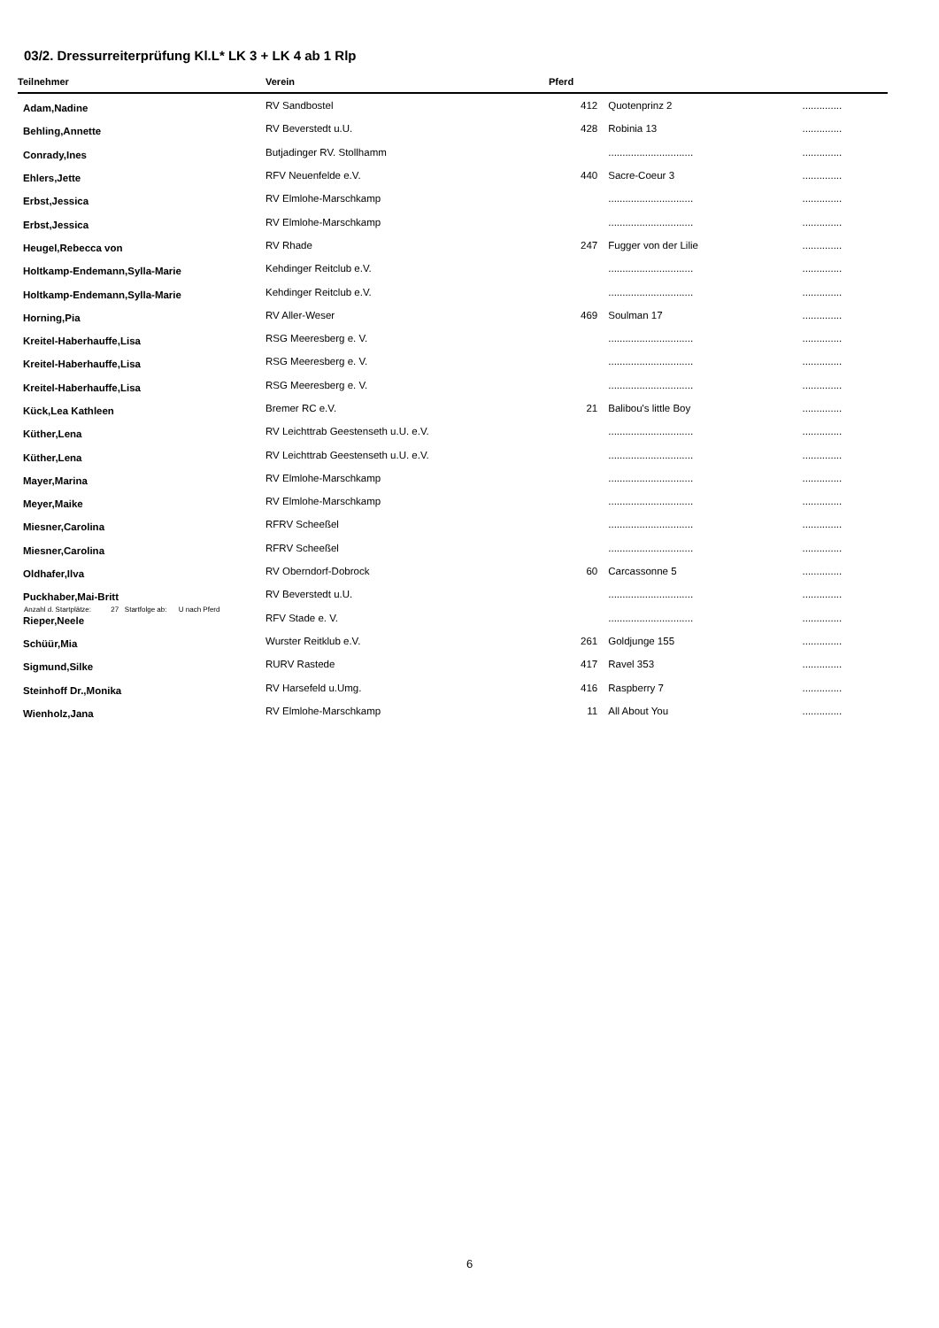03/2. Dressurreiterprüfung Kl.L* LK 3 + LK 4 ab 1 Rlp
| Teilnehmer | Verein | Pferd | | |
| --- | --- | --- | --- | --- |
| Adam,Nadine | RV Sandbostel | 412 | Quotenprinz 2 | .............. |
| Behling,Annette | RV Beverstedt u.U. | 428 | Robinia 13 | .............. |
| Conrady,Ines | Butjadinger RV. Stollhamm | | .............................. | .............. |
| Ehlers,Jette | RFV Neuenfelde e.V. | 440 | Sacre-Coeur 3 | .............. |
| Erbst,Jessica | RV Elmlohe-Marschkamp | | .............................. | .............. |
| Erbst,Jessica | RV Elmlohe-Marschkamp | | .............................. | .............. |
| Heugel,Rebecca von | RV Rhade | 247 | Fugger von der Lilie | .............. |
| Holtkamp-Endemann,Sylla-Marie | Kehdinger Reitclub e.V. | | .............................. | .............. |
| Holtkamp-Endemann,Sylla-Marie | Kehdinger Reitclub e.V. | | .............................. | .............. |
| Horning,Pia | RV Aller-Weser | 469 | Soulman 17 | .............. |
| Kreitel-Haberhauffe,Lisa | RSG Meeresberg e. V. | | .............................. | .............. |
| Kreitel-Haberhauffe,Lisa | RSG Meeresberg e. V. | | .............................. | .............. |
| Kreitel-Haberhauffe,Lisa | RSG Meeresberg e. V. | | .............................. | .............. |
| Kück,Lea Kathleen | Bremer RC e.V. | 21 | Balibou's little Boy | .............. |
| Küther,Lena | RV Leichttrab Geestenseth u.U. e.V. | | .............................. | .............. |
| Küther,Lena | RV Leichttrab Geestenseth u.U. e.V. | | .............................. | .............. |
| Mayer,Marina | RV Elmlohe-Marschkamp | | .............................. | .............. |
| Meyer,Maike | RV Elmlohe-Marschkamp | | .............................. | .............. |
| Miesner,Carolina | RFRV Scheeßel | | .............................. | .............. |
| Miesner,Carolina | RFRV Scheeßel | | .............................. | .............. |
| Oldhafer,Ilva | RV Oberndorf-Dobrock | 60 | Carcassonne 5 | .............. |
| Puckhaber,Mai-Britt | RV Beverstedt u.U. | | .............................. | .............. |
| Rieper,Neele | RFV Stade e. V. | | .............................. | .............. |
| Schüür,Mia | Wurster Reitklub e.V. | 261 | Goldjunge 155 | .............. |
| Sigmund,Silke | RURV Rastede | 417 | Ravel 353 | .............. |
| Steinhoff Dr.,Monika | RV Harsefeld u.Umg. | 416 | Raspberry 7 | .............. |
| Wienholz,Jana | RV Elmlohe-Marschkamp | 11 | All About You | .............. |
Anzahl d. Startplätze: 27 Startfolge ab: U nach Pferd
6